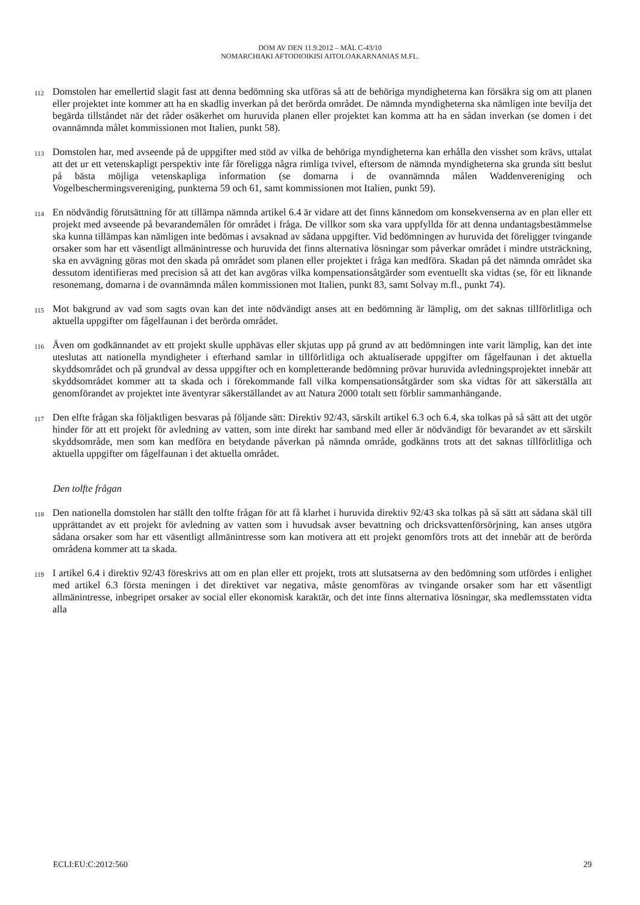DOM AV DEN 11.9.2012 – MÅL C-43/10
NOMARCHIAKI AFTODIOIKISI AITOLOAKARNANIAS M.FL.
112 Domstolen har emellertid slagit fast att denna bedömning ska utföras så att de behöriga myndigheterna kan försäkra sig om att planen eller projektet inte kommer att ha en skadlig inverkan på det berörda området. De nämnda myndigheterna ska nämligen inte bevilja det begärda tillståndet när det råder osäkerhet om huruvida planen eller projektet kan komma att ha en sådan inverkan (se domen i det ovannämnda målet kommissionen mot Italien, punkt 58).
113 Domstolen har, med avseende på de uppgifter med stöd av vilka de behöriga myndigheterna kan erhålla den visshet som krävs, uttalat att det ur ett vetenskapligt perspektiv inte får föreligga några rimliga tvivel, eftersom de nämnda myndigheterna ska grunda sitt beslut på bästa möjliga vetenskapliga information (se domarna i de ovannämnda målen Waddenvereniging och Vogelbeschermingsvereniging, punkterna 59 och 61, samt kommissionen mot Italien, punkt 59).
114 En nödvändig förutsättning för att tillämpa nämnda artikel 6.4 är vidare att det finns kännedom om konsekvenserna av en plan eller ett projekt med avseende på bevarandemålen för området i fråga. De villkor som ska vara uppfyllda för att denna undantagsbestämmelse ska kunna tillämpas kan nämligen inte bedömas i avsaknad av sådana uppgifter. Vid bedömningen av huruvida det föreligger tvingande orsaker som har ett väsentligt allmänintresse och huruvida det finns alternativa lösningar som påverkar området i mindre utsträckning, ska en avvägning göras mot den skada på området som planen eller projektet i fråga kan medföra. Skadan på det nämnda området ska dessutom identifieras med precision så att det kan avgöras vilka kompensationsåtgärder som eventuellt ska vidtas (se, för ett liknande resonemang, domarna i de ovannämnda målen kommissionen mot Italien, punkt 83, samt Solvay m.fl., punkt 74).
115 Mot bakgrund av vad som sagts ovan kan det inte nödvändigt anses att en bedömning är lämplig, om det saknas tillförlitliga och aktuella uppgifter om fågelfaunan i det berörda området.
116 Även om godkännandet av ett projekt skulle upphävas eller skjutas upp på grund av att bedömningen inte varit lämplig, kan det inte uteslutas att nationella myndigheter i efterhand samlar in tillförlitliga och aktualiserade uppgifter om fågelfaunan i det aktuella skyddsområdet och på grundval av dessa uppgifter och en kompletterande bedömning prövar huruvida avledningsprojektet innebär att skyddsområdet kommer att ta skada och i förekommande fall vilka kompensationsåtgärder som ska vidtas för att säkerställa att genomförandet av projektet inte äventyrar säkerställandet av att Natura 2000 totalt sett förblir sammanhängande.
117 Den elfte frågan ska följaktligen besvaras på följande sätt: Direktiv 92/43, särskilt artikel 6.3 och 6.4, ska tolkas på så sätt att det utgör hinder för att ett projekt för avledning av vatten, som inte direkt har samband med eller är nödvändigt för bevarandet av ett särskilt skyddsområde, men som kan medföra en betydande påverkan på nämnda område, godkänns trots att det saknas tillförlitliga och aktuella uppgifter om fågelfaunan i det aktuella området.
Den tolfte frågan
118 Den nationella domstolen har ställt den tolfte frågan för att få klarhet i huruvida direktiv 92/43 ska tolkas på så sätt att sådana skäl till upprättandet av ett projekt för avledning av vatten som i huvudsak avser bevattning och dricksvattenförsörjning, kan anses utgöra sådana orsaker som har ett väsentligt allmänintresse som kan motivera att ett projekt genomförs trots att det innebär att de berörda områdena kommer att ta skada.
119 I artikel 6.4 i direktiv 92/43 föreskrivs att om en plan eller ett projekt, trots att slutsatserna av den bedömning som utfördes i enlighet med artikel 6.3 första meningen i det direktivet var negativa, måste genomföras av tvingande orsaker som har ett väsentligt allmänintresse, inbegripet orsaker av social eller ekonomisk karaktär, och det inte finns alternativa lösningar, ska medlemsstaten vidta alla
ECLI:EU:C:2012:560 29